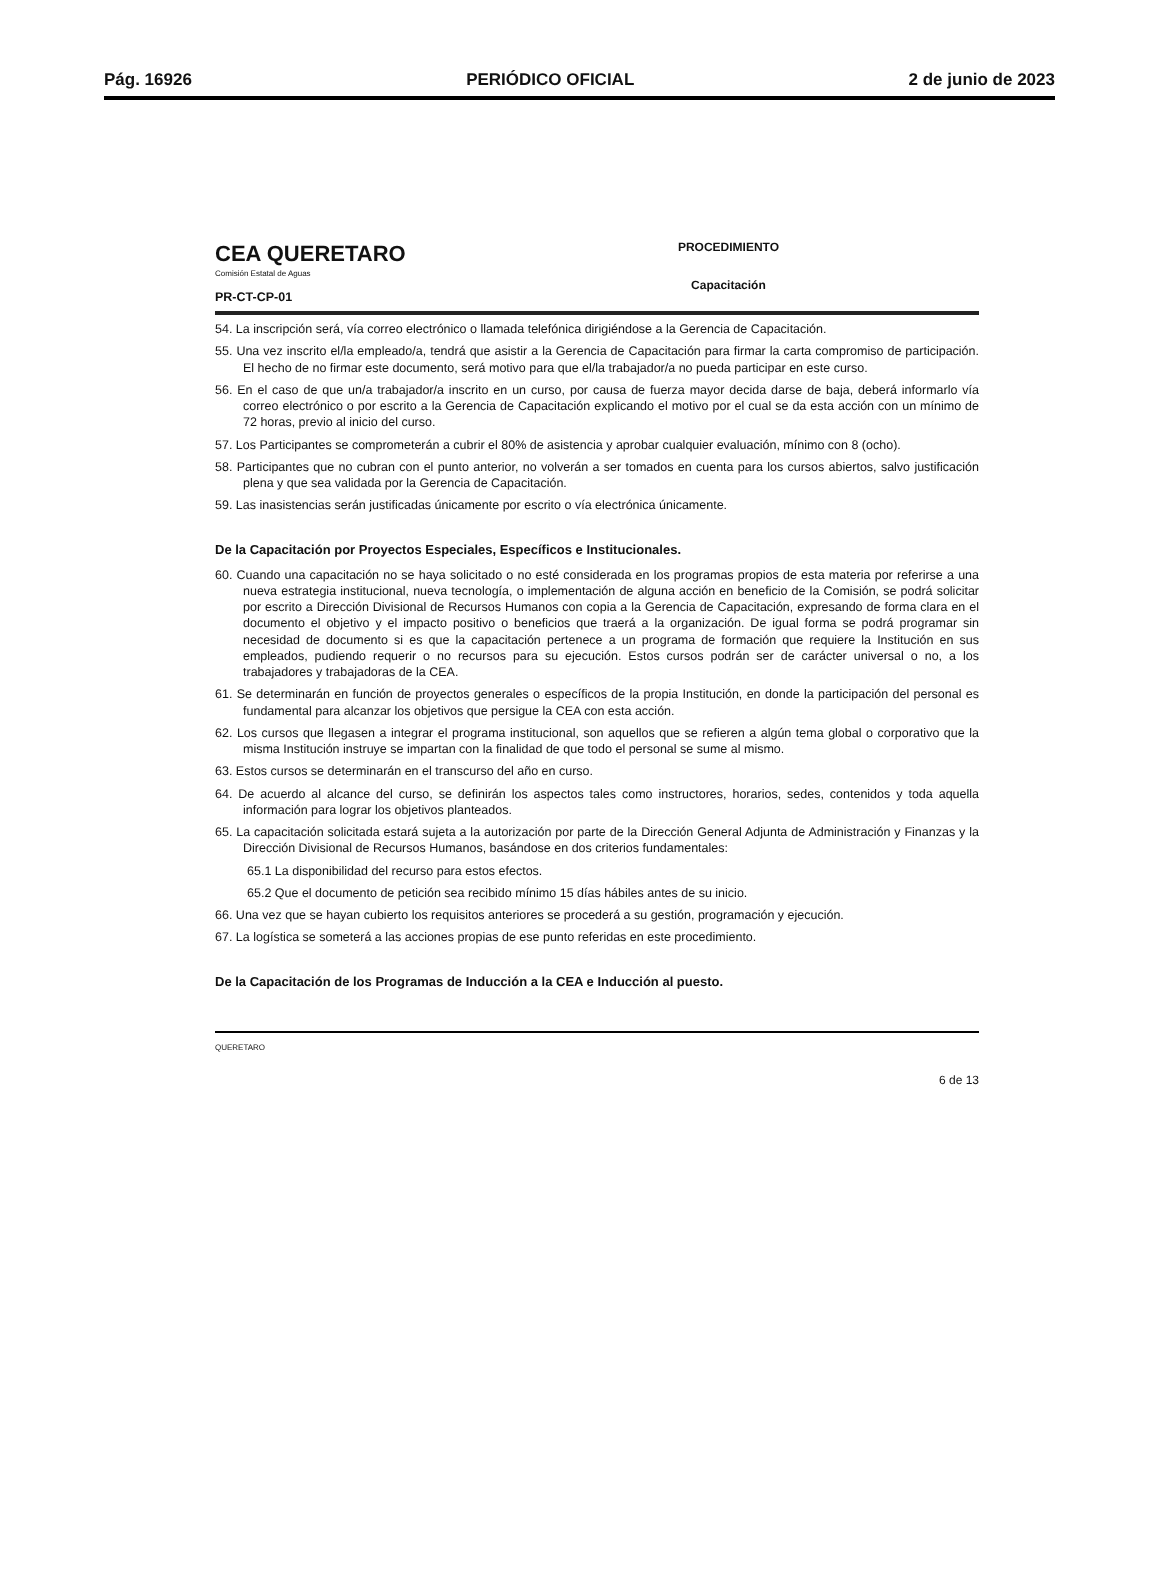Pág. 16926 PERIÓDICO OFICIAL 2 de junio de 2023
CEA QUERETARO
Comisión Estatal de Aguas
PR-CT-CP-01
PROCEDIMIENTO
Capacitación
54. La inscripción será, vía correo electrónico o llamada telefónica dirigiéndose a la Gerencia de Capacitación.
55. Una vez inscrito el/la empleado/a, tendrá que asistir a la Gerencia de Capacitación para firmar la carta compromiso de participación. El hecho de no firmar este documento, será motivo para que el/la trabajador/a no pueda participar en este curso.
56. En el caso de que un/a trabajador/a inscrito en un curso, por causa de fuerza mayor decida darse de baja, deberá informarlo vía correo electrónico o por escrito a la Gerencia de Capacitación explicando el motivo por el cual se da esta acción con un mínimo de 72 horas, previo al inicio del curso.
57. Los Participantes se comprometerán a cubrir el 80% de asistencia y aprobar cualquier evaluación, mínimo con 8 (ocho).
58. Participantes que no cubran con el punto anterior, no volverán a ser tomados en cuenta para los cursos abiertos, salvo justificación plena y que sea validada por la Gerencia de Capacitación.
59. Las inasistencias serán justificadas únicamente por escrito o vía electrónica únicamente.
De la Capacitación por Proyectos Especiales, Específicos e Institucionales.
60. Cuando una capacitación no se haya solicitado o no esté considerada en los programas propios de esta materia por referirse a una nueva estrategia institucional, nueva tecnología, o implementación de alguna acción en beneficio de la Comisión, se podrá solicitar por escrito a Dirección Divisional de Recursos Humanos con copia a la Gerencia de Capacitación, expresando de forma clara en el documento el objetivo y el impacto positivo o beneficios que traerá a la organización. De igual forma se podrá programar sin necesidad de documento si es que la capacitación pertenece a un programa de formación que requiere la Institución en sus empleados, pudiendo requerir o no recursos para su ejecución. Estos cursos podrán ser de carácter universal o no, a los trabajadores y trabajadoras de la CEA.
61. Se determinarán en función de proyectos generales o específicos de la propia Institución, en donde la participación del personal es fundamental para alcanzar los objetivos que persigue la CEA con esta acción.
62. Los cursos que llegasen a integrar el programa institucional, son aquellos que se refieren a algún tema global o corporativo que la misma Institución instruye se impartan con la finalidad de que todo el personal se sume al mismo.
63. Estos cursos se determinarán en el transcurso del año en curso.
64. De acuerdo al alcance del curso, se definirán los aspectos tales como instructores, horarios, sedes, contenidos y toda aquella información para lograr los objetivos planteados.
65. La capacitación solicitada estará sujeta a la autorización por parte de la Dirección General Adjunta de Administración y Finanzas y la Dirección Divisional de Recursos Humanos, basándose en dos criterios fundamentales:
65.1 La disponibilidad del recurso para estos efectos.
65.2 Que el documento de petición sea recibido mínimo 15 días hábiles antes de su inicio.
66. Una vez que se hayan cubierto los requisitos anteriores se procederá a su gestión, programación y ejecución.
67. La logística se someterá a las acciones propias de ese punto referidas en este procedimiento.
De la Capacitación de los Programas de Inducción a la CEA e Inducción al puesto.
QUERETARO 6 de 13